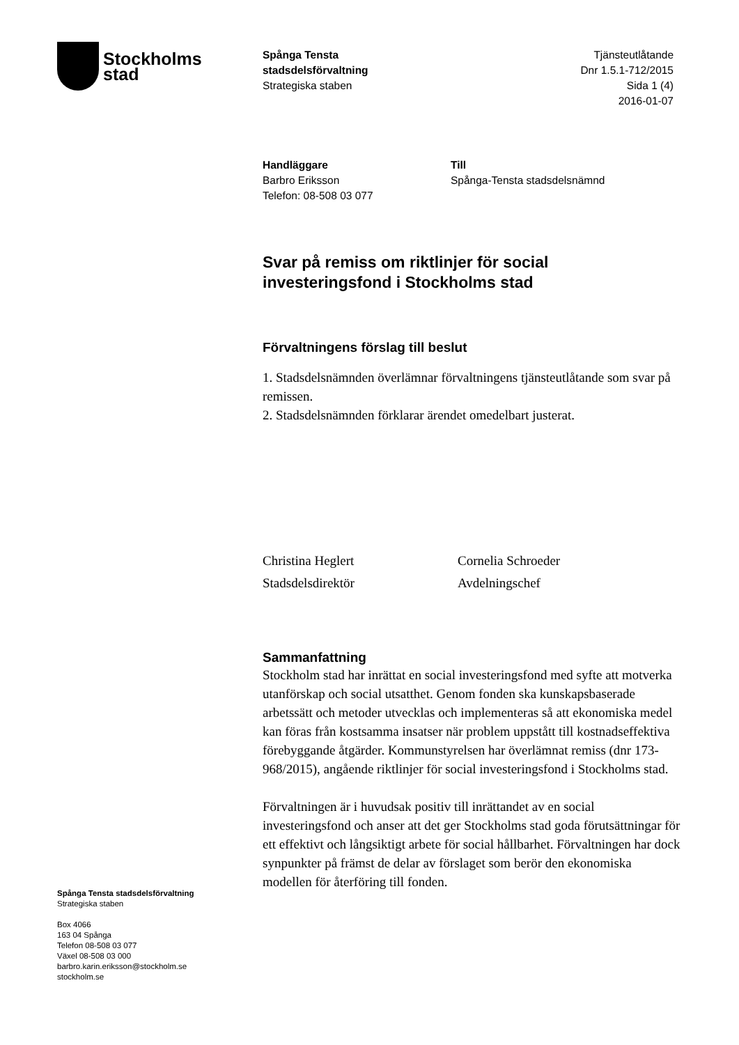Stockholms
stad
Spånga Tensta
stadsdelsförvaltning
Strategiska staben
Tjänsteutlåtande
Dnr 1.5.1-712/2015
Sida 1 (4)
2016-01-07
Handläggare
Barbro Eriksson
Telefon: 08-508 03 077
Till
Spånga-Tensta stadsdelsnämnd
Svar på remiss om riktlinjer för social investeringsfond i Stockholms stad
Förvaltningens förslag till beslut
1. Stadsdelsnämnden överlämnar förvaltningens tjänsteutlåtande som svar på remissen.
2. Stadsdelsnämnden förklarar ärendet omedelbart justerat.
Christina Heglert
Stadsdelsdirektör
Cornelia Schroeder
Avdelningschef
Sammanfattning
Stockholm stad har inrättat en social investeringsfond med syfte att motverka utanförskap och social utsatthet. Genom fonden ska kunskapsbaserade arbetssätt och metoder utvecklas och implementeras så att ekonomiska medel kan föras från kostsamma insatser när problem uppstått till kostnadseffektiva förebyggande åtgärder. Kommunstyrelsen har överlämnat remiss (dnr 173-968/2015), angående riktlinjer för social investeringsfond i Stockholms stad.
Förvaltningen är i huvudsak positiv till inrättandet av en social investeringsfond och anser att det ger Stockholms stad goda förutsättningar för ett effektivt och långsiktigt arbete för social hållbarhet. Förvaltningen har dock synpunkter på främst de delar av förslaget som berör den ekonomiska modellen för återföring till fonden.
Spånga Tensta stadsdelsförvaltning
Strategiska staben
Box 4066
163 04 Spånga
Telefon 08-508 03 077
Växel 08-508 03 000
barbro.karin.eriksson@stockholm.se
stockholm.se